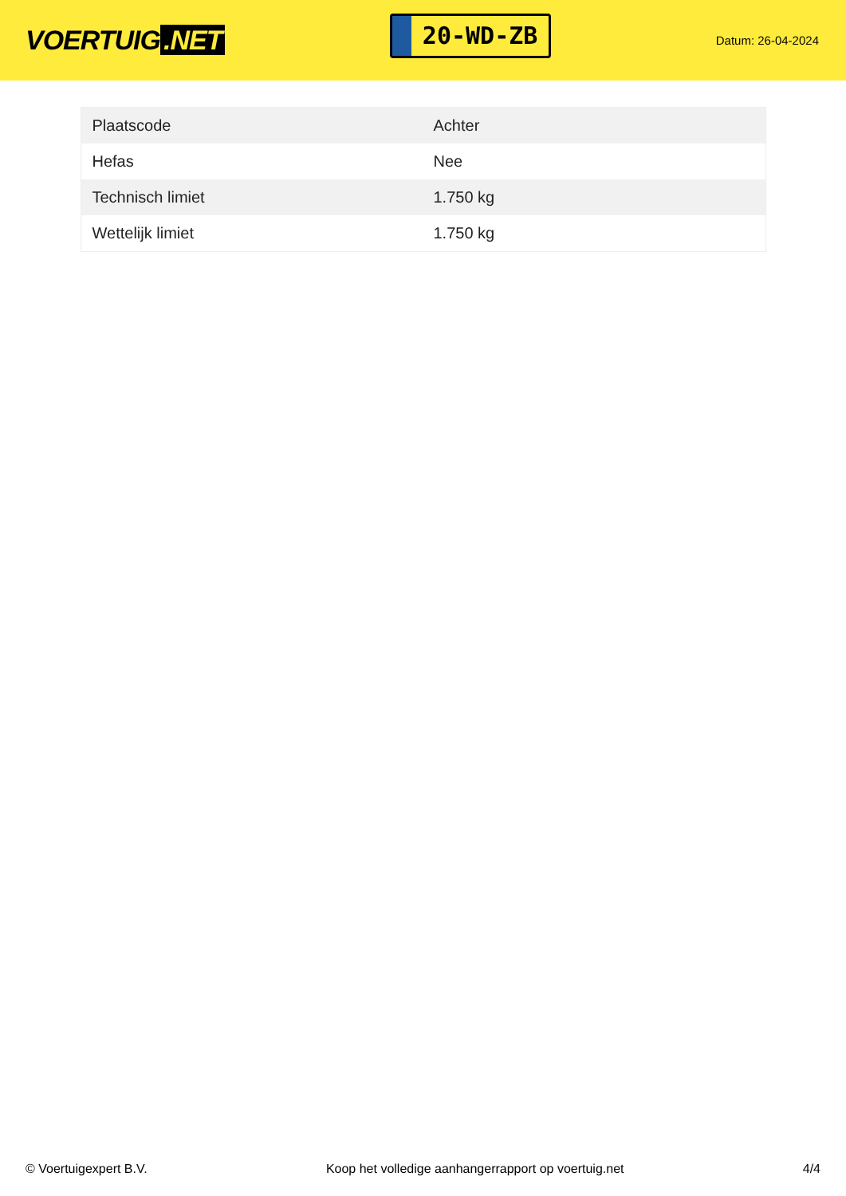VOERTUIG.NET
20-WD-ZB
Datum: 26-04-2024
| Plaatscode | Achter |
| Hefas | Nee |
| Technisch limiet | 1.750 kg |
| Wettelijk limiet | 1.750 kg |
© Voertuigexpert B.V. Koop het volledige aanhangerrapport op voertuig.net 4/4